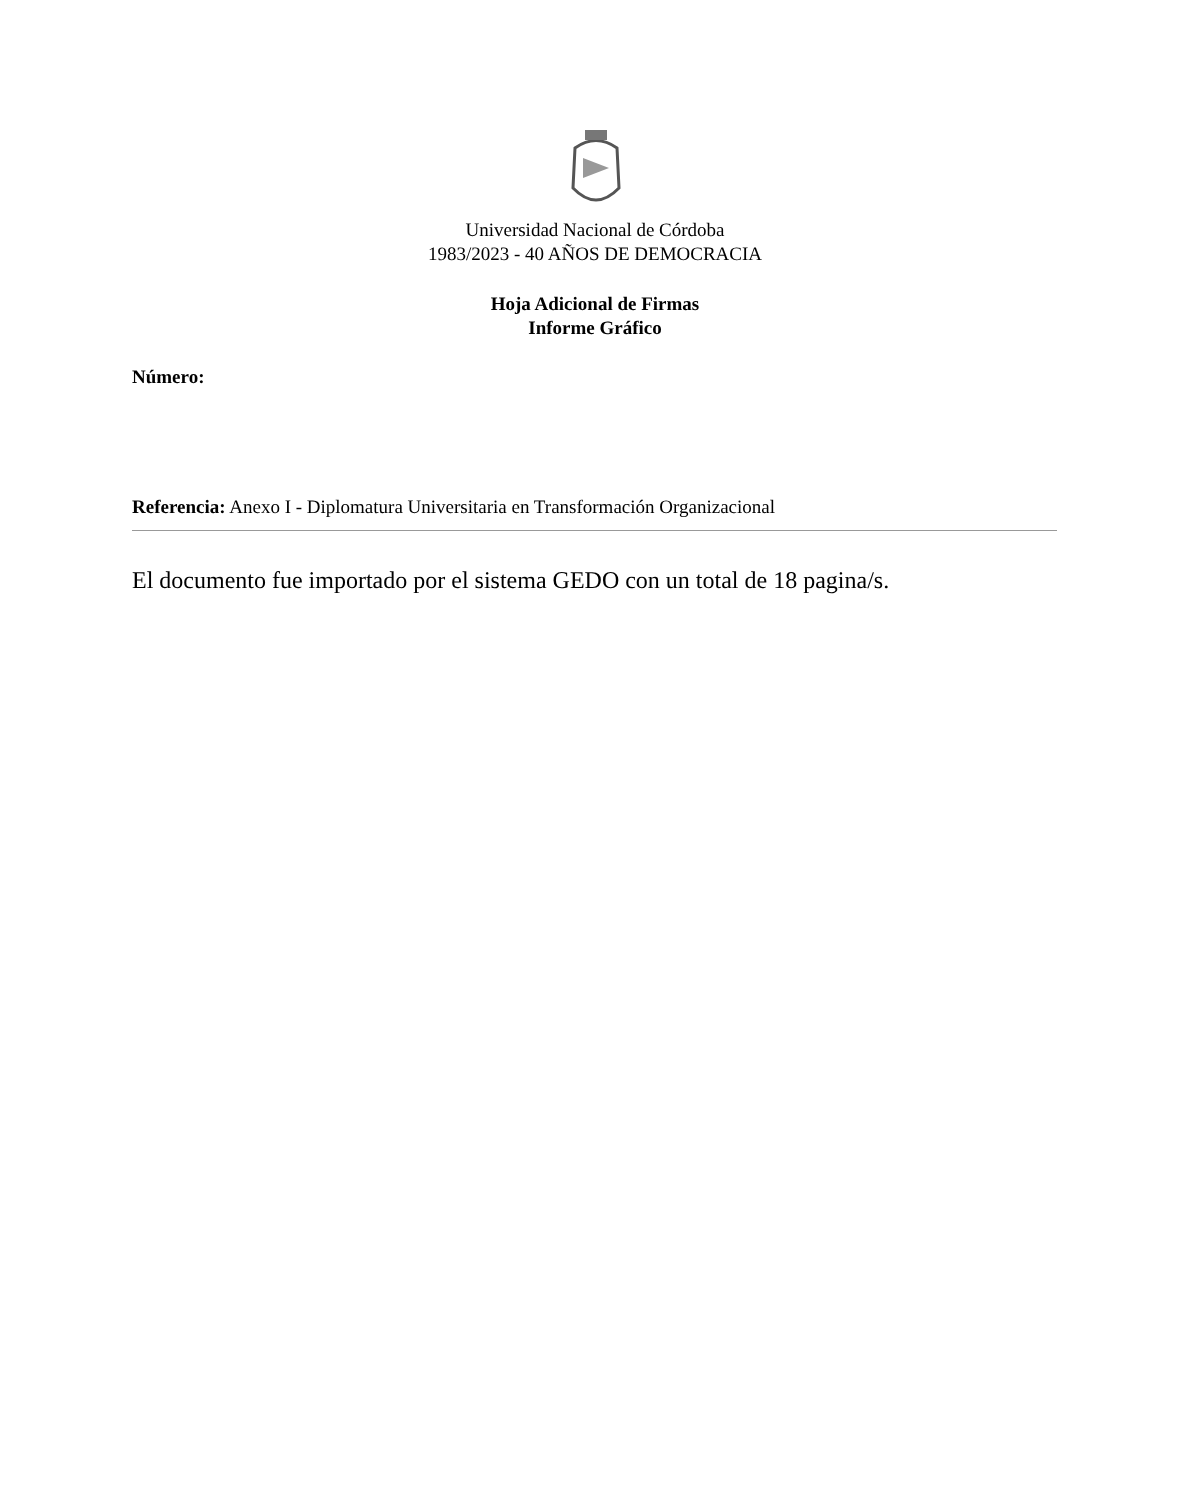Universidad Nacional de Córdoba
1983/2023 - 40 AÑOS DE DEMOCRACIA
Hoja Adicional de Firmas
Informe Gráfico
Número:
Referencia: Anexo I - Diplomatura Universitaria en Transformación Organizacional
El documento fue importado por el sistema GEDO con un total de 18 pagina/s.